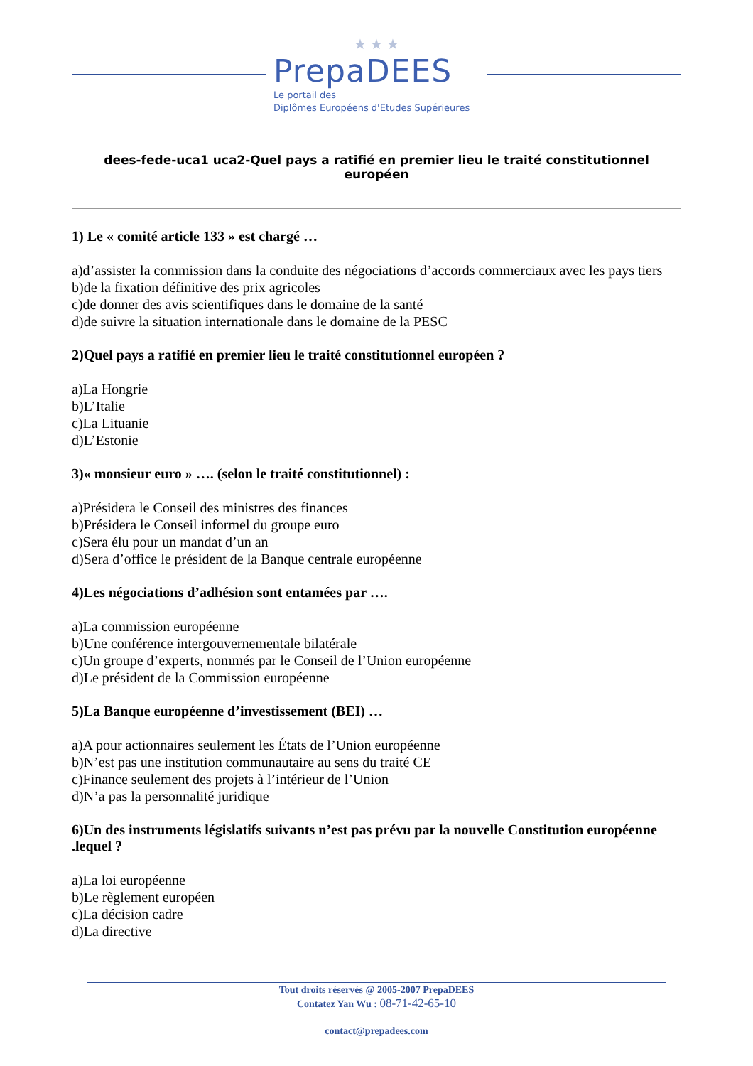★ ★ ★
PrepaDEES
Le portail des
Diplômes Européens d'Etudes Supérieures
dees-fede-uca1 uca2-Quel pays a ratifié en premier lieu le traité constitutionnel européen
1) Le « comité article 133 » est chargé …
a)d’assister la commission dans la conduite des négociations d’accords commerciaux avec les pays tiers
b)de la fixation définitive des prix agricoles
c)de donner des avis scientifiques dans le domaine de la santé
d)de suivre la situation internationale dans le domaine de la PESC
2)Quel pays a ratifié en premier lieu le traité constitutionnel européen ?
a)La Hongrie
b)L’Italie
c)La Lituanie
d)L’Estonie
3)« monsieur euro » …. (selon le traité constitutionnel) :
a)Présidera le Conseil des ministres des finances
b)Présidera le Conseil informel du groupe euro
c)Sera élu pour un mandat d’un an
d)Sera d’office le président de la Banque centrale européenne
4)Les négociations d’adhésion sont entamées par ….
a)La commission européenne
b)Une conférence intergouvernementale bilatérale
c)Un groupe d’experts, nommés par le Conseil de l’Union européenne
d)Le président de la Commission européenne
5)La Banque européenne d’investissement (BEI) …
a)A pour actionnaires seulement les États de l’Union européenne
b)N’est pas une institution communautaire au sens du traité CE
c)Finance seulement des projets à l’intérieur de l’Union
d)N’a pas la personnalité juridique
6)Un des instruments législatifs suivants n’est pas prévu par la nouvelle Constitution européenne .lequel ?
a)La loi européenne
b)Le règlement européen
c)La décision cadre
d)La directive
Tout droits réservés @ 2005-2007 PrepaDEES
Contatez Yan Wu : 08-71-42-65-10
contact@prepadees.com